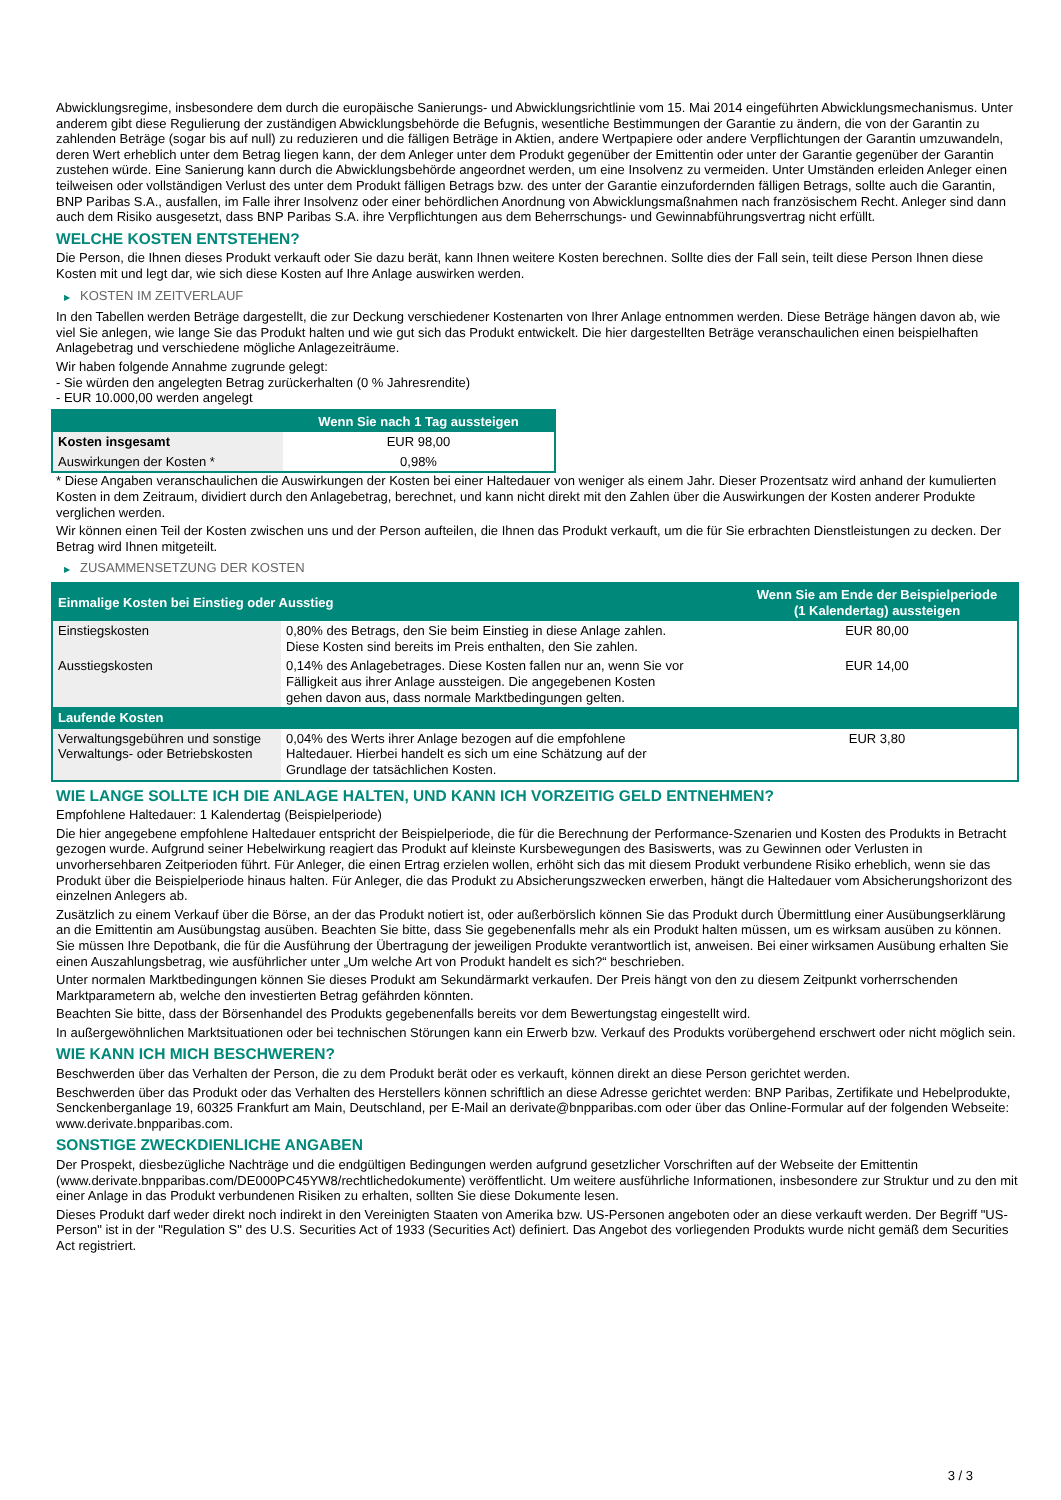Abwicklungsregime, insbesondere dem durch die europäische Sanierungs- und Abwicklungsrichtlinie vom 15. Mai 2014 eingeführten Abwicklungsmechanismus. Unter anderem gibt diese Regulierung der zuständigen Abwicklungsbehörde die Befugnis, wesentliche Bestimmungen der Garantie zu ändern, die von der Garantin zu zahlenden Beträge (sogar bis auf null) zu reduzieren und die fälligen Beträge in Aktien, andere Wertpapiere oder andere Verpflichtungen der Garantin umzuwandeln, deren Wert erheblich unter dem Betrag liegen kann, der dem Anleger unter dem Produkt gegenüber der Emittentin oder unter der Garantie gegenüber der Garantin zustehen würde. Eine Sanierung kann durch die Abwicklungsbehörde angeordnet werden, um eine Insolvenz zu vermeiden. Unter Umständen erleiden Anleger einen teilweisen oder vollständigen Verlust des unter dem Produkt fälligen Betrags bzw. des unter der Garantie einzufordernden fälligen Betrags, sollte auch die Garantin, BNP Paribas S.A., ausfallen, im Falle ihrer Insolvenz oder einer behördlichen Anordnung von Abwicklungsmaßnahmen nach französischem Recht. Anleger sind dann auch dem Risiko ausgesetzt, dass BNP Paribas S.A. ihre Verpflichtungen aus dem Beherrschungs- und Gewinnabführungsvertrag nicht erfüllt.
WELCHE KOSTEN ENTSTEHEN?
Die Person, die Ihnen dieses Produkt verkauft oder Sie dazu berät, kann Ihnen weitere Kosten berechnen. Sollte dies der Fall sein, teilt diese Person Ihnen diese Kosten mit und legt dar, wie sich diese Kosten auf Ihre Anlage auswirken werden.
▶ KOSTEN IM ZEITVERLAUF
In den Tabellen werden Beträge dargestellt, die zur Deckung verschiedener Kostenarten von Ihrer Anlage entnommen werden. Diese Beträge hängen davon ab, wie viel Sie anlegen, wie lange Sie das Produkt halten und wie gut sich das Produkt entwickelt. Die hier dargestellten Beträge veranschaulichen einen beispielhaften Anlagebetrag und verschiedene mögliche Anlagezeiträume.
Wir haben folgende Annahme zugrunde gelegt:
- Sie würden den angelegten Betrag zurückerhalten (0 % Jahresrendite)
- EUR 10.000,00 werden angelegt
| | Wenn Sie nach 1 Tag aussteigen |
| --- | --- |
| Kosten insgesamt | EUR 98,00 |
| Auswirkungen der Kosten * | 0,98% |
* Diese Angaben veranschaulichen die Auswirkungen der Kosten bei einer Haltedauer von weniger als einem Jahr. Dieser Prozentsatz wird anhand der kumulierten Kosten in dem Zeitraum, dividiert durch den Anlagebetrag, berechnet, und kann nicht direkt mit den Zahlen über die Auswirkungen der Kosten anderer Produkte verglichen werden.
Wir können einen Teil der Kosten zwischen uns und der Person aufteilen, die Ihnen das Produkt verkauft, um die für Sie erbrachten Dienstleistungen zu decken. Der Betrag wird Ihnen mitgeteilt.
▶ ZUSAMMENSETZUNG DER KOSTEN
| Einmalige Kosten bei Einstieg oder Ausstieg | | Wenn Sie am Ende der Beispielperiode (1 Kalendertag) aussteigen |
| --- | --- | --- |
| Einstiegskosten | 0,80% des Betrags, den Sie beim Einstieg in diese Anlage zahlen. Diese Kosten sind bereits im Preis enthalten, den Sie zahlen. | EUR 80,00 |
| Ausstiegskosten | 0,14% des Anlagebetrages. Diese Kosten fallen nur an, wenn Sie vor Fälligkeit aus ihrer Anlage aussteigen. Die angegebenen Kosten gehen davon aus, dass normale Marktbedingungen gelten. | EUR 14,00 |
| Laufende Kosten | | |
| Verwaltungsgebühren und sonstige Verwaltungs- oder Betriebskosten | 0,04% des Werts ihrer Anlage bezogen auf die empfohlene Haltedauer. Hierbei handelt es sich um eine Schätzung auf der Grundlage der tatsächlichen Kosten. | EUR 3,80 |
WIE LANGE SOLLTE ICH DIE ANLAGE HALTEN, UND KANN ICH VORZEITIG GELD ENTNEHMEN?
Empfohlene Haltedauer: 1 Kalendertag (Beispielperiode)
Die hier angegebene empfohlene Haltedauer entspricht der Beispielperiode, die für die Berechnung der Performance-Szenarien und Kosten des Produkts in Betracht gezogen wurde. Aufgrund seiner Hebelwirkung reagiert das Produkt auf kleinste Kursbewegungen des Basiswerts, was zu Gewinnen oder Verlusten in unvorhersehbaren Zeitperioden führt. Für Anleger, die einen Ertrag erzielen wollen, erhöht sich das mit diesem Produkt verbundene Risiko erheblich, wenn sie das Produkt über die Beispielperiode hinaus halten. Für Anleger, die das Produkt zu Absicherungszwecken erwerben, hängt die Haltedauer vom Absicherungshorizont des einzelnen Anlegers ab.
Zusätzlich zu einem Verkauf über die Börse, an der das Produkt notiert ist, oder außerbörslich können Sie das Produkt durch Übermittlung einer Ausübungserklärung an die Emittentin am Ausübungstag ausüben. Beachten Sie bitte, dass Sie gegebenenfalls mehr als ein Produkt halten müssen, um es wirksam ausüben zu können. Sie müssen Ihre Depotbank, die für die Ausführung der Übertragung der jeweiligen Produkte verantwortlich ist, anweisen. Bei einer wirksamen Ausübung erhalten Sie einen Auszahlungsbetrag, wie ausführlicher unter „Um welche Art von Produkt handelt es sich?“ beschrieben.
Unter normalen Marktbedingungen können Sie dieses Produkt am Sekundärmarkt verkaufen. Der Preis hängt von den zu diesem Zeitpunkt vorherrschenden Marktparametern ab, welche den investierten Betrag gefährden könnten.
Beachten Sie bitte, dass der Börsenhandel des Produkts gegebenenfalls bereits vor dem Bewertungstag eingestellt wird.
In außergewöhnlichen Marktsituationen oder bei technischen Störungen kann ein Erwerb bzw. Verkauf des Produkts vorübergehend erschwert oder nicht möglich sein.
WIE KANN ICH MICH BESCHWEREN?
Beschwerden über das Verhalten der Person, die zu dem Produkt berät oder es verkauft, können direkt an diese Person gerichtet werden.
Beschwerden über das Produkt oder das Verhalten des Herstellers können schriftlich an diese Adresse gerichtet werden: BNP Paribas, Zertifikate und Hebelprodukte, Senckenberganlage 19, 60325 Frankfurt am Main, Deutschland, per E-Mail an derivate@bnpparibas.com oder über das Online-Formular auf der folgenden Webseite: www.derivate.bnpparibas.com.
SONSTIGE ZWECKDIENLICHE ANGABEN
Der Prospekt, diesbezügliche Nachträge und die endgültigen Bedingungen werden aufgrund gesetzlicher Vorschriften auf der Webseite der Emittentin (www.derivate.bnpparibas.com/DE000PC45YW8/rechtlichedokumente) veröffentlicht. Um weitere ausführliche Informationen, insbesondere zur Struktur und zu den mit einer Anlage in das Produkt verbundenen Risiken zu erhalten, sollten Sie diese Dokumente lesen.
Dieses Produkt darf weder direkt noch indirekt in den Vereinigten Staaten von Amerika bzw. US-Personen angeboten oder an diese verkauft werden. Der Begriff "US-Person" ist in der "Regulation S" des U.S. Securities Act of 1933 (Securities Act) definiert. Das Angebot des vorliegenden Produkts wurde nicht gemäß dem Securities Act registriert.
3 / 3